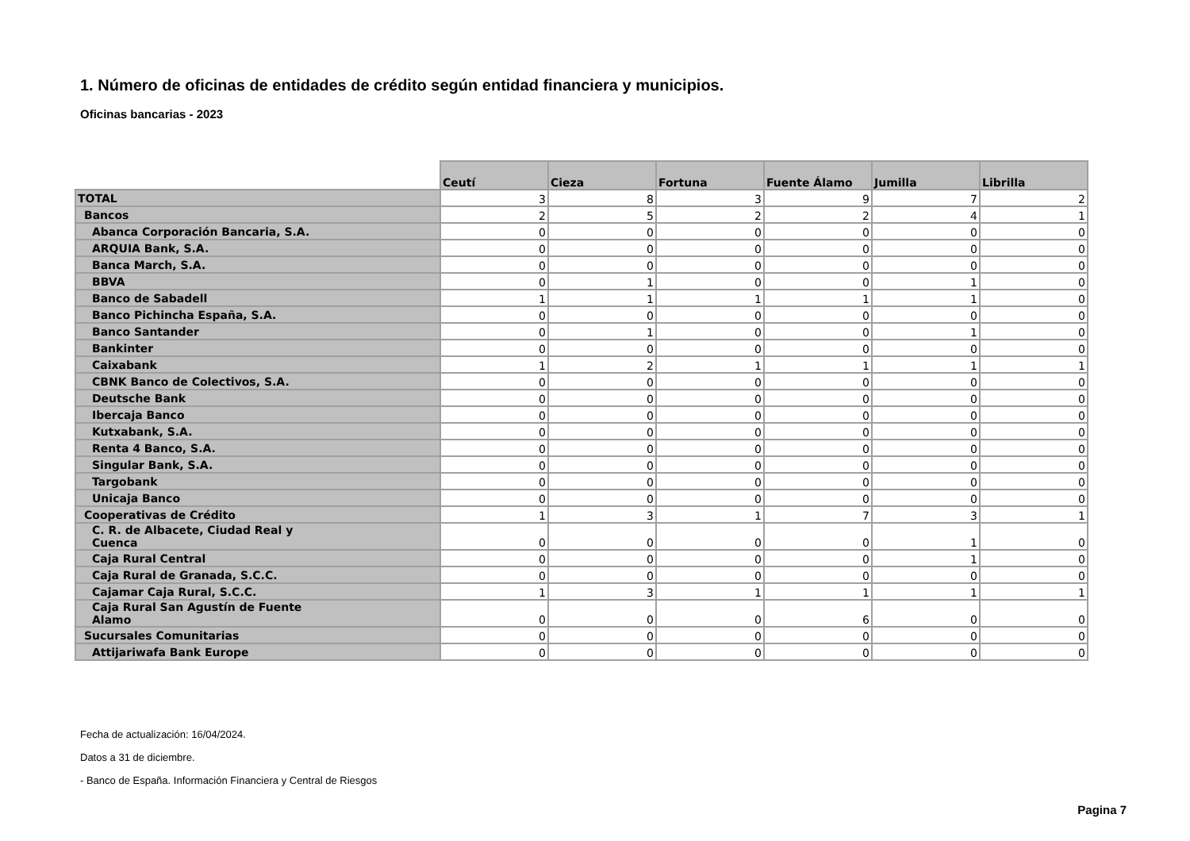1. Número de oficinas de entidades de crédito según entidad financiera y municipios.
Oficinas bancarias - 2023
| | Ceutí | Cieza | Fortuna | Fuente Álamo | Jumilla | Librilla |
| --- | --- | --- | --- | --- | --- | --- |
| TOTAL | 3 | 8 | 3 | 9 | 7 | 2 |
| Bancos | 2 | 5 | 2 | 2 | 4 | 1 |
| Abanca Corporación Bancaria, S.A. | 0 | 0 | 0 | 0 | 0 | 0 |
| ARQUIA Bank, S.A. | 0 | 0 | 0 | 0 | 0 | 0 |
| Banca March, S.A. | 0 | 0 | 0 | 0 | 0 | 0 |
| BBVA | 0 | 1 | 0 | 0 | 1 | 0 |
| Banco de Sabadell | 1 | 1 | 1 | 1 | 1 | 0 |
| Banco Pichincha España, S.A. | 0 | 0 | 0 | 0 | 0 | 0 |
| Banco Santander | 0 | 1 | 0 | 0 | 1 | 0 |
| Bankinter | 0 | 0 | 0 | 0 | 0 | 0 |
| Caixabank | 1 | 2 | 1 | 1 | 1 | 1 |
| CBNK Banco de Colectivos, S.A. | 0 | 0 | 0 | 0 | 0 | 0 |
| Deutsche Bank | 0 | 0 | 0 | 0 | 0 | 0 |
| Ibercaja Banco | 0 | 0 | 0 | 0 | 0 | 0 |
| Kutxabank, S.A. | 0 | 0 | 0 | 0 | 0 | 0 |
| Renta 4 Banco, S.A. | 0 | 0 | 0 | 0 | 0 | 0 |
| Singular Bank, S.A. | 0 | 0 | 0 | 0 | 0 | 0 |
| Targobank | 0 | 0 | 0 | 0 | 0 | 0 |
| Unicaja Banco | 0 | 0 | 0 | 0 | 0 | 0 |
| Cooperativas de Crédito | 1 | 3 | 1 | 7 | 3 | 1 |
| C. R. de Albacete, Ciudad Real y Cuenca | 0 | 0 | 0 | 0 | 1 | 0 |
| Caja Rural Central | 0 | 0 | 0 | 0 | 1 | 0 |
| Caja Rural de Granada, S.C.C. | 0 | 0 | 0 | 0 | 0 | 0 |
| Cajamar Caja Rural, S.C.C. | 1 | 3 | 1 | 1 | 1 | 1 |
| Caja Rural San Agustín de Fuente Alamo | 0 | 0 | 0 | 6 | 0 | 0 |
| Sucursales Comunitarias | 0 | 0 | 0 | 0 | 0 | 0 |
| Attijariwafa Bank Europe | 0 | 0 | 0 | 0 | 0 | 0 |
Fecha de actualización: 16/04/2024.
Datos a 31 de diciembre.
- Banco de España. Información Financiera y Central de Riesgos
Pagina 7